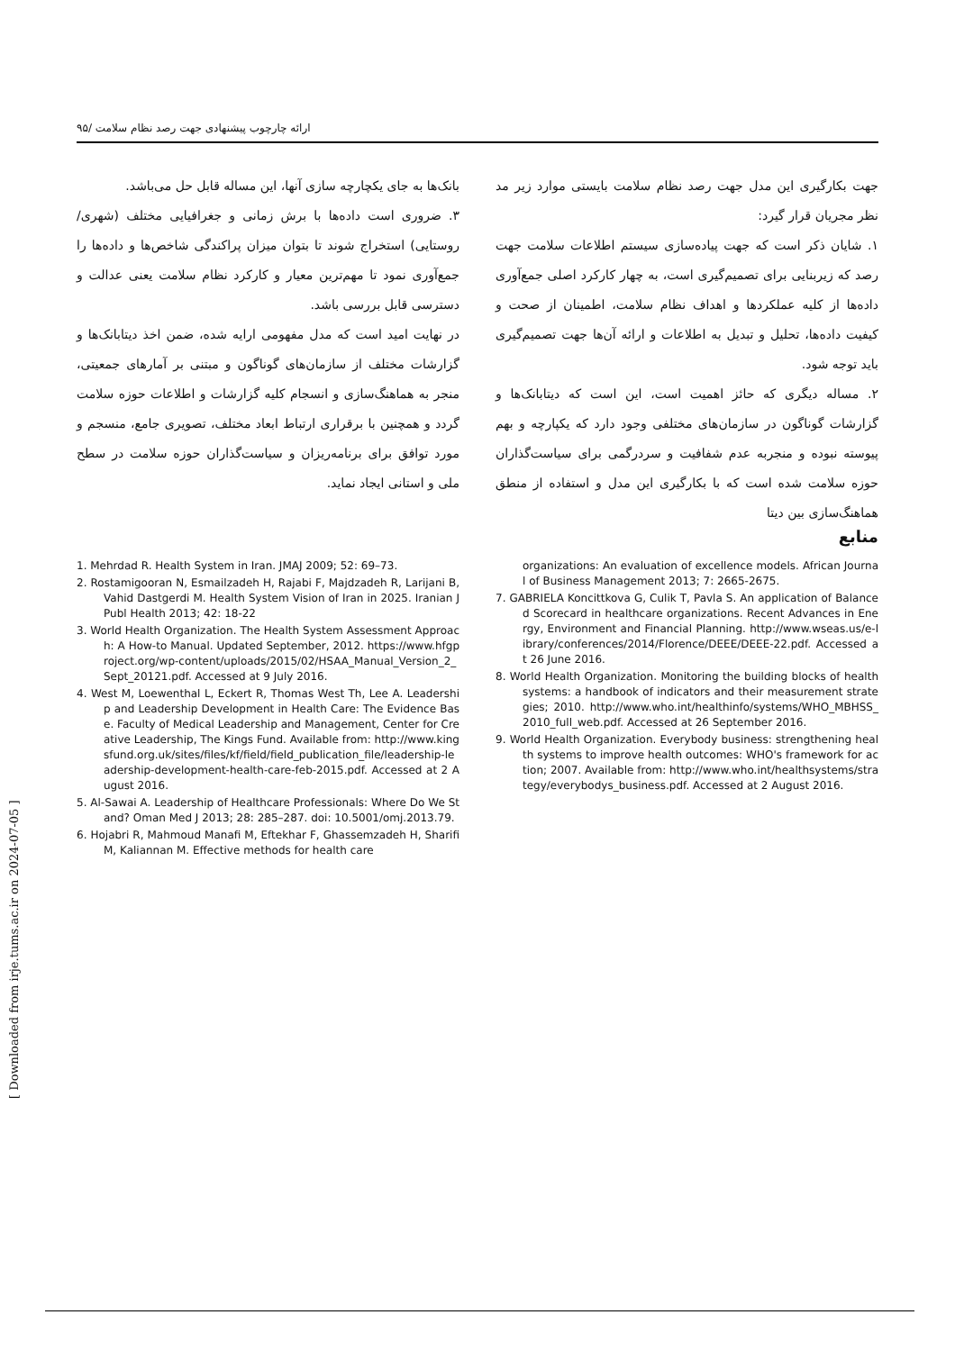ارائه چارچوب پیشنهادی جهت رصد نظام سلامت /۹۵
جهت بکارگیری این مدل جهت رصد نظام سلامت بایستی موارد زیر مد نظر مجریان قرار گیرد:
۱. شایان ذکر است که جهت پیاده‌سازی سیستم اطلاعات سلامت جهت رصد که زیربنایی برای تصمیم‌گیری است، به چهار کارکرد اصلی جمع‌آوری داده‌ها از کلیه عملکردها و اهداف نظام سلامت، اطمینان از صحت و کیفیت داده‌ها، تحلیل و تبدیل به اطلاعات و ارائه آن‌ها جهت تصمیم‌گیری باید توجه شود.
۲. مساله دیگری که حائز اهمیت است، این است که دیتابانک‌ها و گزارشات گوناگون در سازمان‌های مختلفی وجود دارد که یکپارچه و بهم پیوسته نبوده و منجربه عدم شفافیت و سردرگمی برای سیاست‌گذاران حوزه سلامت شده است که با بکارگیری این مدل و استفاده از منطق هماهنگ‌سازی بین دیتا
بانک‌ها به جای یکچارچه سازی آنها، این مساله قابل حل می‌باشد.
۳. ضروری است داده‌ها با برش زمانی و جغرافیایی مختلف (شهری/ روستایی) استخراج شوند تا بتوان میزان پراکندگی شاخص‌ها و داده‌ها را جمع‌آوری نمود تا مهم‌ترین معیار و کارکرد نظام سلامت یعنی عدالت و دسترسی قابل بررسی باشد.
در نهایت امید است که مدل مفهومی ارایه شده، ضمن اخذ دیتابانک‌ها و گزارشات مختلف از سازمان‌های گوناگون و مبتنی بر آمارهای جمعیتی، منجر به هماهنگ‌سازی و انسجام کلیه گزارشات و اطلاعات حوزه سلامت گردد و همچنین با برقراری ارتباط ابعاد مختلف، تصویری جامع، منسجم و مورد توافق برای برنامه‌ریزان و سیاست‌گذاران حوزه سلامت در سطح ملی و استانی ایجاد نماید.
منابع
1. Mehrdad R. Health System in Iran. JMAJ 2009; 52: 69–73.
2. Rostamigooran N, Esmailzadeh H, Rajabi F, Majdzadeh R, Larijani B, Vahid Dastgerdi M. Health System Vision of Iran in 2025. Iranian J Publ Health 2013; 42: 18-22
3. World Health Organization. The Health System Assessment Approach: A How-to Manual. Updated September, 2012. https://www.hfgproject.org/wp-content/uploads/2015/02/HSAA_Manual_Version_2_Sept_20121.pdf. Accessed at 9 July 2016.
4. West M, Loewenthal L, Eckert R, Thomas West Th, Lee A. Leadership and Leadership Development in Health Care: The Evidence Base. Faculty of Medical Leadership and Management, Center for Creative Leadership, The Kings Fund. Available from: http://www.kingsfund.org.uk/sites/files/kf/field/field_publication_file/leadership-leadership-development-health-care-feb-2015.pdf. Accessed at 2 August 2016.
5. Al-Sawai A. Leadership of Healthcare Professionals: Where Do We Stand? Oman Med J 2013; 28: 285–287. doi: 10.5001/omj.2013.79.
6. Hojabri R, Mahmoud Manafi M, Eftekhar F, Ghassemzadeh H, Sharifi M, Kaliannan M. Effective methods for health care
organizations: An evaluation of excellence models. African Journal of Business Management 2013; 7: 2665-2675.
7. GABRIELA Koncittkova G, Culik T, Pavla S. An application of Balanced Scorecard in healthcare organizations. Recent Advances in Energy, Environment and Financial Planning. http://www.wseas.us/e-library/conferences/2014/Florence/DEEE/DEEE-22.pdf. Accessed at 26 June 2016.
8. World Health Organization. Monitoring the building blocks of health systems: a handbook of indicators and their measurement strategies; 2010. http://www.who.int/healthinfo/systems/WHO_MBHSS_2010_full_web.pdf. Accessed at 26 September 2016.
9. World Health Organization. Everybody business: strengthening health systems to improve health outcomes: WHO's framework for action; 2007. Available from: http://www.who.int/healthsystems/strategy/everybodys_business.pdf. Accessed at 2 August 2016.
[ Downloaded from irje.tums.ac.ir on 2024-07-05 ]